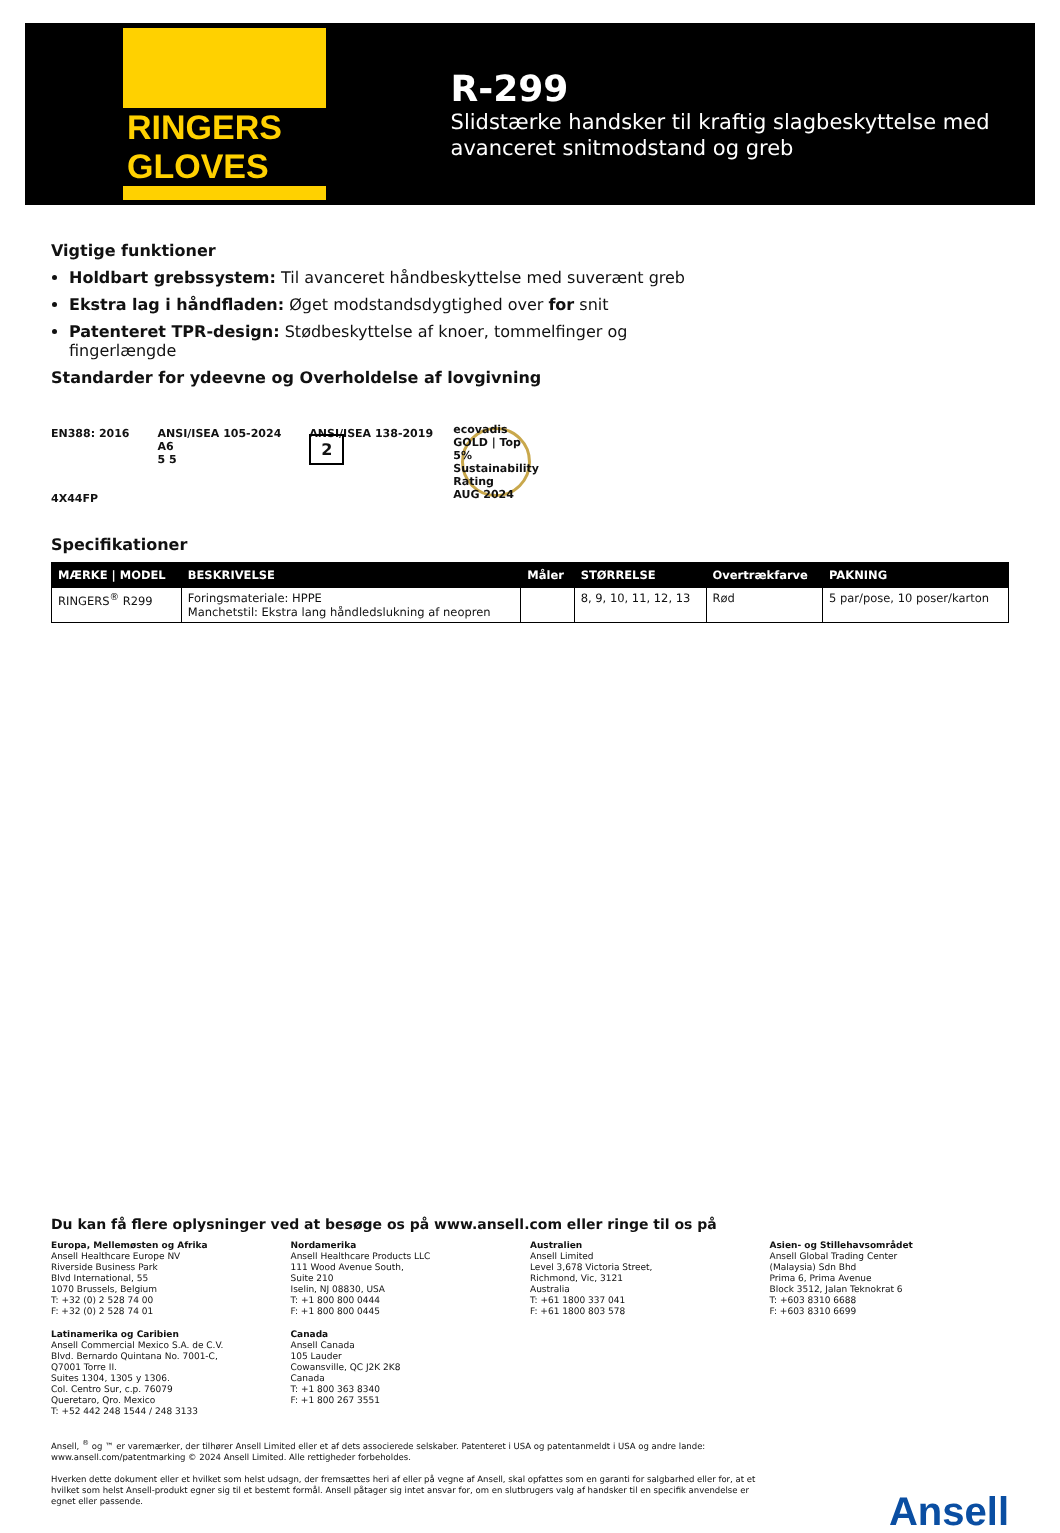RINGERS GLOVES
R-299
Slidstærke handsker til kraftig slagbeskyttelse med avanceret snitmodstand og greb
Vigtige funktioner
Holdbart grebssystem: Til avanceret håndbeskyttelse med suverænt greb
Ekstra lag i håndfladen: Øget modstandsdygtighed over for snit
Patenteret TPR-design: Stødbeskyttelse af knoer, tommelfinger og fingerlængde
Standarder for ydeevne og Overholdelse af lovgivning
EN388: 2016
4X44FP
ANSI/ISEA 105-2024
A6
5 5
ANSI/ISEA 138-2019
2
ecovadis
GOLD | Top 5%
Sustainability Rating
AUG 2024
Specifikationer
| MÆRKE / MODEL | BESKRIVELSE | Måler | STØRRELSE | Overtrækfarve | PAKNING |
| --- | --- | --- | --- | --- | --- |
| RINGERS<sup>®</sup> R299 | Foringsmateriale: HPPE Manchetstil: Ekstra lang håndledslukning af neopren | | 8, 9, 10, 11, 12, 13 | Rød | 5 par/pose, 10 poser/karton |
Du kan få flere oplysninger ved at besøge os på www.ansell.com eller ringe til os på
Europa, Mellemøsten og Afrika
Ansell Healthcare Europe NV
Riverside Business Park
Blvd International, 55
1070 Brussels, Belgium
T: +32 (0) 2 528 74 00
F: +32 (0) 2 528 74 01
Nordamerika
Ansell Healthcare Products LLC
111 Wood Avenue South,
Suite 210
Iselin, NJ 08830, USA
T: +1 800 800 0444
F: +1 800 800 0445
Australien
Ansell Limited
Level 3,678 Victoria Street,
Richmond, Vic, 3121
Australia
T: +61 1800 337 041
F: +61 1800 803 578
Asien- og Stillehavsområdet
Ansell Global Trading Center
(Malaysia) Sdn Bhd
Prima 6, Prima Avenue
Block 3512, Jalan Teknokrat 6
T: +603 8310 6688
F: +603 8310 6699
Latinamerika og Caribien
Ansell Commercial Mexico S.A. de C.V.
Blvd. Bernardo Quintana No. 7001-C,
Q7001 Torre II.
Suites 1304, 1305 y 1306.
Col. Centro Sur, c.p. 76079
Queretaro, Qro. Mexico
T: +52 442 248 1544 / 248 3133
Canada
Ansell Canada
105 Lauder
Cowansville, QC J2K 2K8
Canada
T: +1 800 363 8340
F: +1 800 267 3551
Ansell, <sup>®</sup> og ™ er varemærker, der tilhører Ansell Limited eller et af dets associerede selskaber. Patenteret i USA og patentanmeldt i USA og andre lande: www.ansell.com/patentmarking © 2024 Ansell Limited. Alle rettigheder forbeholdes.
Hverken dette dokument eller et hvilket som helst udsagn, der fremsættes heri af eller på vegne af Ansell, skal opfattes som en garanti for salgbarhed eller for, at et hvilket som helst Ansell-produkt egner sig til et bestemt formål. Ansell påtager sig intet ansvar for, om en slutbrugers valg af handsker til en specifik anvendelse er egnet eller passende.
Ansell